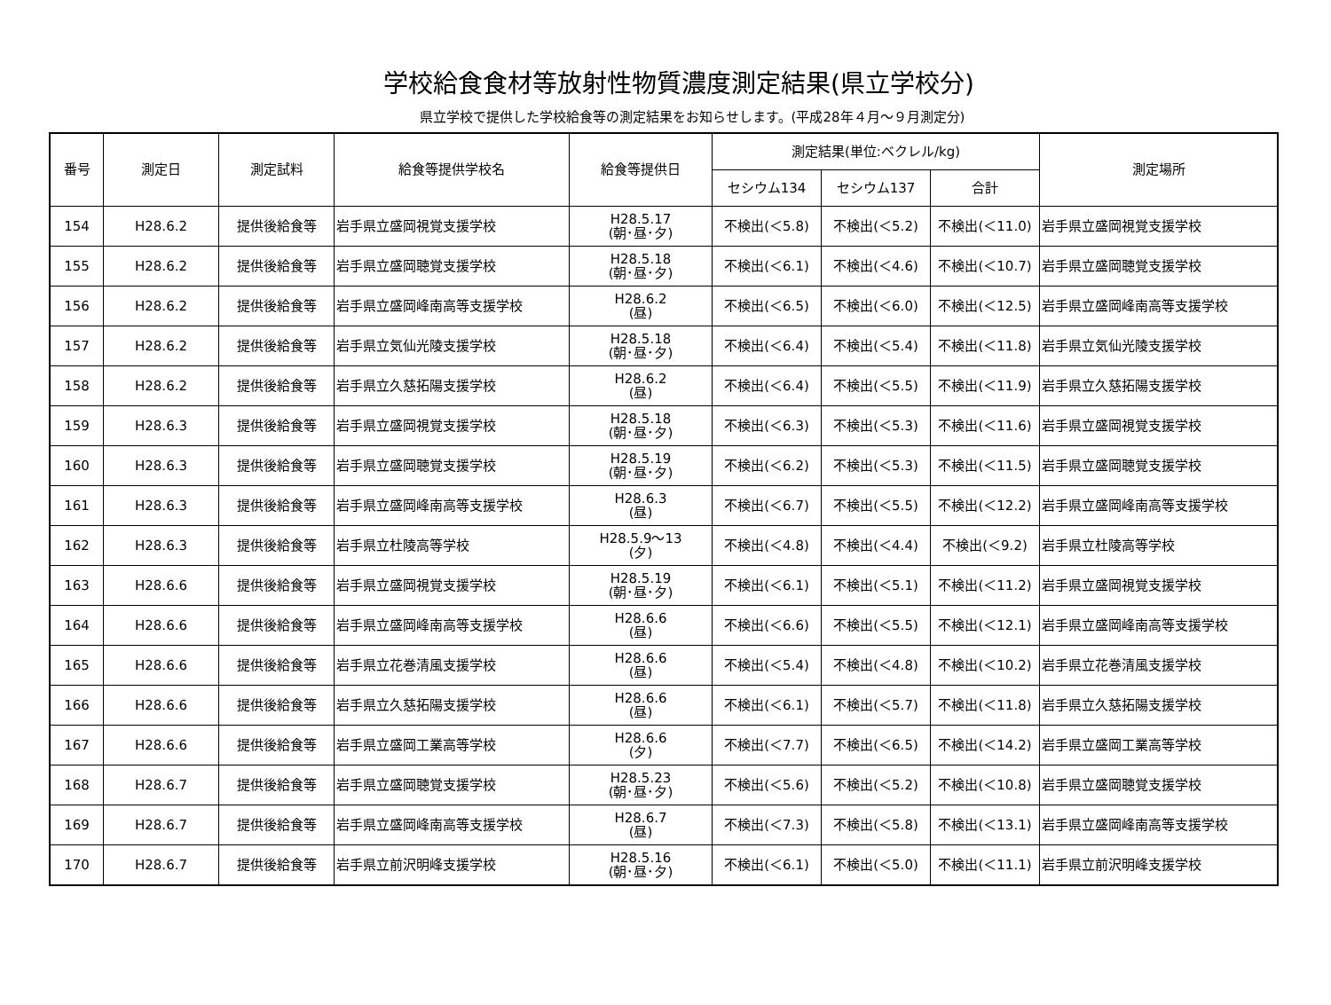学校給食食材等放射性物質濃度測定結果(県立学校分)
県立学校で提供した学校給食等の測定結果をお知らせします。(平成28年４月～９月測定分)
| 番号 | 測定日 | 測定試料 | 給食等提供学校名 | 給食等提供日 | 測定結果(単位:ベクレル/kg) | | | 測定場所 |
| --- | --- | --- | --- | --- | --- | --- | --- | --- |
| | | | | | セシウム134 | セシウム137 | 合計 | |
| 154 | H28.6.2 | 提供後給食等 | 岩手県立盛岡視覚支援学校 | H28.5.17 (朝･昼･夕) | 不検出(＜5.8) | 不検出(＜5.2) | 不検出(＜11.0) | 岩手県立盛岡視覚支援学校 |
| 155 | H28.6.2 | 提供後給食等 | 岩手県立盛岡聴覚支援学校 | H28.5.18 (朝･昼･夕) | 不検出(＜6.1) | 不検出(＜4.6) | 不検出(＜10.7) | 岩手県立盛岡聴覚支援学校 |
| 156 | H28.6.2 | 提供後給食等 | 岩手県立盛岡峰南高等支援学校 | H28.6.2 (昼) | 不検出(＜6.5) | 不検出(＜6.0) | 不検出(＜12.5) | 岩手県立盛岡峰南高等支援学校 |
| 157 | H28.6.2 | 提供後給食等 | 岩手県立気仙光陵支援学校 | H28.5.18 (朝･昼･夕) | 不検出(＜6.4) | 不検出(＜5.4) | 不検出(＜11.8) | 岩手県立気仙光陵支援学校 |
| 158 | H28.6.2 | 提供後給食等 | 岩手県立久慈拓陽支援学校 | H28.6.2 (昼) | 不検出(＜6.4) | 不検出(＜5.5) | 不検出(＜11.9) | 岩手県立久慈拓陽支援学校 |
| 159 | H28.6.3 | 提供後給食等 | 岩手県立盛岡視覚支援学校 | H28.5.18 (朝･昼･夕) | 不検出(＜6.3) | 不検出(＜5.3) | 不検出(＜11.6) | 岩手県立盛岡視覚支援学校 |
| 160 | H28.6.3 | 提供後給食等 | 岩手県立盛岡聴覚支援学校 | H28.5.19 (朝･昼･夕) | 不検出(＜6.2) | 不検出(＜5.3) | 不検出(＜11.5) | 岩手県立盛岡聴覚支援学校 |
| 161 | H28.6.3 | 提供後給食等 | 岩手県立盛岡峰南高等支援学校 | H28.6.3 (昼) | 不検出(＜6.7) | 不検出(＜5.5) | 不検出(＜12.2) | 岩手県立盛岡峰南高等支援学校 |
| 162 | H28.6.3 | 提供後給食等 | 岩手県立杜陵高等学校 | H28.5.9～13 (夕) | 不検出(＜4.8) | 不検出(＜4.4) | 不検出(＜9.2) | 岩手県立杜陵高等学校 |
| 163 | H28.6.6 | 提供後給食等 | 岩手県立盛岡視覚支援学校 | H28.5.19 (朝･昼･夕) | 不検出(＜6.1) | 不検出(＜5.1) | 不検出(＜11.2) | 岩手県立盛岡視覚支援学校 |
| 164 | H28.6.6 | 提供後給食等 | 岩手県立盛岡峰南高等支援学校 | H28.6.6 (昼) | 不検出(＜6.6) | 不検出(＜5.5) | 不検出(＜12.1) | 岩手県立盛岡峰南高等支援学校 |
| 165 | H28.6.6 | 提供後給食等 | 岩手県立花巻清風支援学校 | H28.6.6 (昼) | 不検出(＜5.4) | 不検出(＜4.8) | 不検出(＜10.2) | 岩手県立花巻清風支援学校 |
| 166 | H28.6.6 | 提供後給食等 | 岩手県立久慈拓陽支援学校 | H28.6.6 (昼) | 不検出(＜6.1) | 不検出(＜5.7) | 不検出(＜11.8) | 岩手県立久慈拓陽支援学校 |
| 167 | H28.6.6 | 提供後給食等 | 岩手県立盛岡工業高等学校 | H28.6.6 (夕) | 不検出(＜7.7) | 不検出(＜6.5) | 不検出(＜14.2) | 岩手県立盛岡工業高等学校 |
| 168 | H28.6.7 | 提供後給食等 | 岩手県立盛岡聴覚支援学校 | H28.5.23 (朝･昼･夕) | 不検出(＜5.6) | 不検出(＜5.2) | 不検出(＜10.8) | 岩手県立盛岡聴覚支援学校 |
| 169 | H28.6.7 | 提供後給食等 | 岩手県立盛岡峰南高等支援学校 | H28.6.7 (昼) | 不検出(＜7.3) | 不検出(＜5.8) | 不検出(＜13.1) | 岩手県立盛岡峰南高等支援学校 |
| 170 | H28.6.7 | 提供後給食等 | 岩手県立前沢明峰支援学校 | H28.5.16 (朝･昼･夕) | 不検出(＜6.1) | 不検出(＜5.0) | 不検出(＜11.1) | 岩手県立前沢明峰支援学校 |